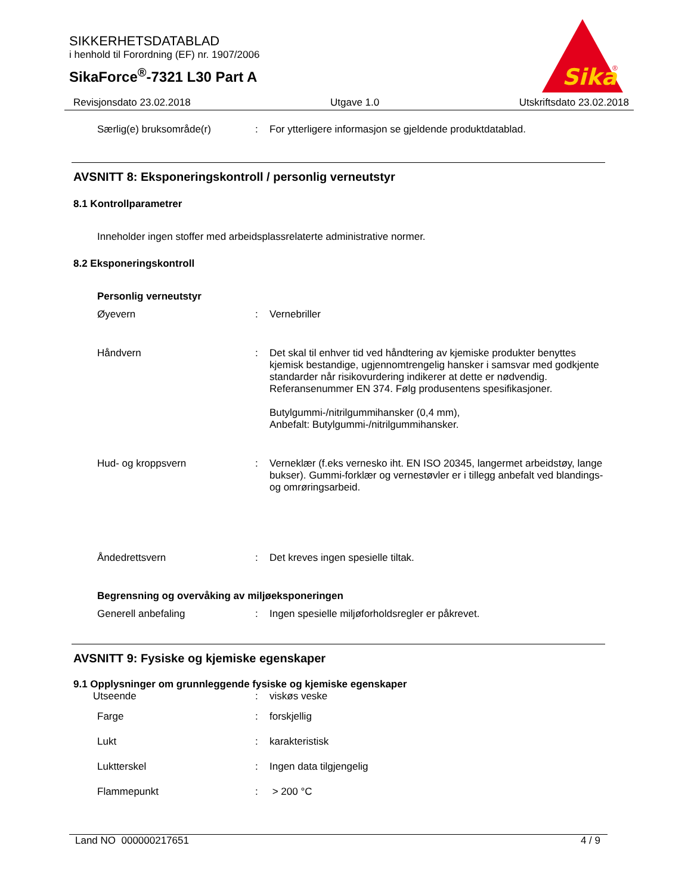SIKKERHETSDATABLAD
i henhold til Forordning (EF) nr. 1907/2006
SikaForce<sup>®</sup>-7321 L30 Part A
Sika
®
Revisjonsdato 23.02.2018 Utgave 1.0 Utskriftsdato 23.02.2018
Særlig(e) bruksområde(r) : For ytterligere informasjon se gjeldende produktdatablad.
AVSNITT 8: Eksponeringskontroll / personlig verneutstyr
8.1 Kontrollparametrer
Inneholder ingen stoffer med arbeidsplassrelaterte administrative normer.
8.2 Eksponeringskontroll
Personlig verneutstyr
Øyevern : Vernebriller
Håndvern : Det skal til enhver tid ved håndtering av kjemiske produkter benyttes kjemisk bestandige, ugjennomtrengelig hansker i samsvar med godkjente standarder når risikovurdering indikerer at dette er nødvendig. Referansenummer EN 374. Følg produsentens spesifikasjoner.
Butylgummi-/nitrilgummihansker (0,4 mm),
Anbefalt: Butylgummi-/nitrilgummihansker.
Hud- og kroppsvern : Verneklær (f.eks vernesko iht. EN ISO 20345, langermet arbeidstøy, lange bukser). Gummi-forklær og vernestøvler er i tillegg anbefalt ved blandings- og omrøringsarbeid.
Åndedrettsvern : Det kreves ingen spesielle tiltak.
Begrensning og overvåking av miljøeksponeringen
Generell anbefaling : Ingen spesielle miljøforholdsregler er påkrevet.
AVSNITT 9: Fysiske og kjemiske egenskaper
9.1 Opplysninger om grunnleggende fysiske og kjemiske egenskaper
Utseende : viskøs veske
Farge : forskjellig
Lukt : karakteristisk
Luktterskel : Ingen data tilgjengelig
Flammepunkt : > 200 °C
Land NO 000000217651 4 / 9